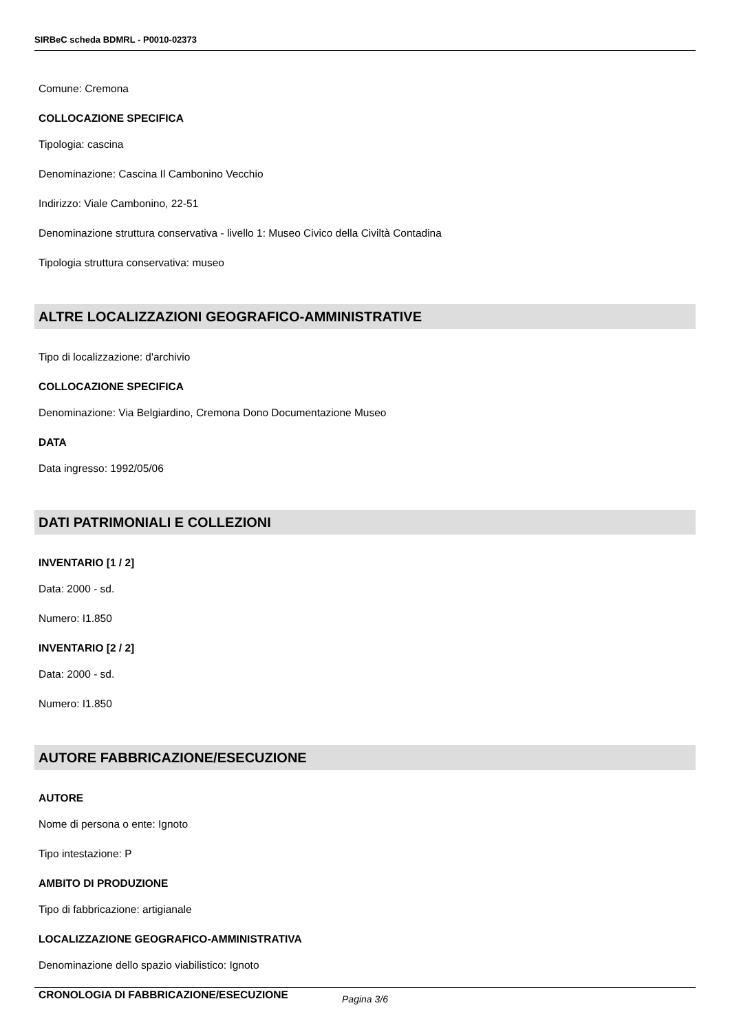SIRBeC scheda BDMRL - P0010-02373
Comune: Cremona
COLLOCAZIONE SPECIFICA
Tipologia: cascina
Denominazione: Cascina Il Cambonino Vecchio
Indirizzo: Viale Cambonino, 22-51
Denominazione struttura conservativa - livello 1: Museo Civico della Civiltà Contadina
Tipologia struttura conservativa: museo
ALTRE LOCALIZZAZIONI GEOGRAFICO-AMMINISTRATIVE
Tipo di localizzazione: d'archivio
COLLOCAZIONE SPECIFICA
Denominazione: Via Belgiardino, Cremona Dono Documentazione Museo
DATA
Data ingresso: 1992/05/06
DATI PATRIMONIALI E COLLEZIONI
INVENTARIO [1 / 2]
Data: 2000 - sd.
Numero: I1.850
INVENTARIO [2 / 2]
Data: 2000 - sd.
Numero: I1.850
AUTORE FABBRICAZIONE/ESECUZIONE
AUTORE
Nome di persona o ente: Ignoto
Tipo intestazione: P
AMBITO DI PRODUZIONE
Tipo di fabbricazione: artigianale
LOCALIZZAZIONE GEOGRAFICO-AMMINISTRATIVA
Denominazione dello spazio viabilistico: Ignoto
CRONOLOGIA DI FABBRICAZIONE/ESECUZIONE
Pagina 3/6